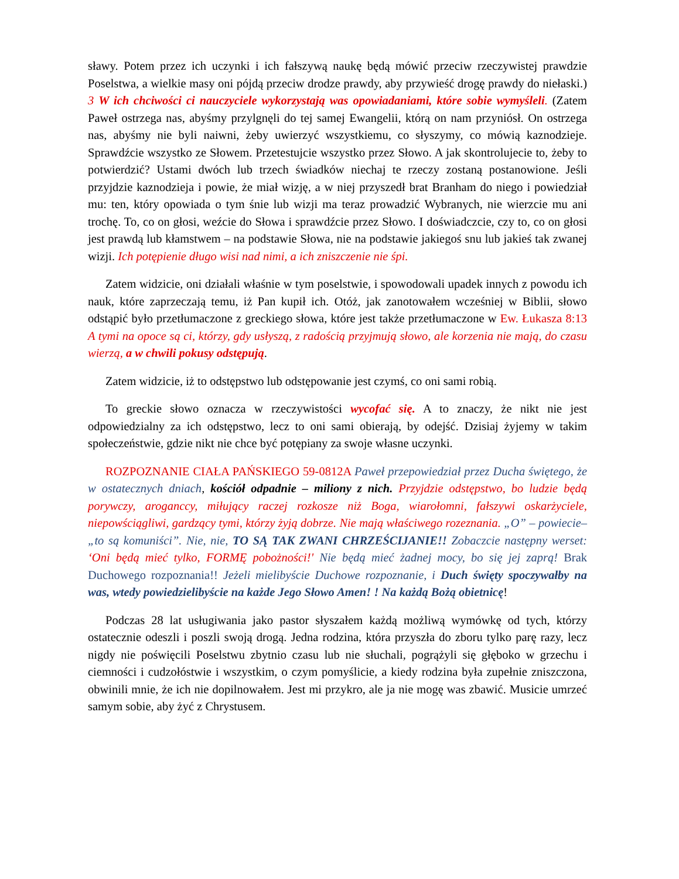sławy. Potem przez ich uczynki i ich fałszywą naukę będą mówić przeciw rzeczywistej prawdzie Poselstwa, a wielkie masy oni pójdą przeciw drodze prawdy, aby przywieść drogę prawdy do niełaski.) 3 W ich chciwości ci nauczyciele wykorzystają was opowiadaniami, które sobie wymyśleli. (Zatem Paweł ostrzega nas, abyśmy przylgnęli do tej samej Ewangelii, którą on nam przyniósł. On ostrzega nas, abyśmy nie byli naiwni, żeby uwierzyć wszystkiemu, co słyszymy, co mówią kaznodzieje. Sprawdźcie wszystko ze Słowem. Przetestujcie wszystko przez Słowo. A jak skontrolujecie to, żeby to potwierdzić? Ustami dwóch lub trzech świadków niechaj te rzeczy zostaną postanowione. Jeśli przyjdzie kaznodzieja i powie, że miał wizję, a w niej przyszedł brat Branham do niego i powiedział mu: ten, który opowiada o tym śnie lub wizji ma teraz prowadzić Wybranych, nie wierzcie mu ani trochę. To, co on głosi, weźcie do Słowa i sprawdźcie przez Słowo. I doświadczcie, czy to, co on głosi jest prawdą lub kłamstwem – na podstawie Słowa, nie na podstawie jakiegoś snu lub jakieś tak zwanej wizji. Ich potępienie długo wisi nad nimi, a ich zniszczenie nie śpi.
Zatem widzicie, oni działali właśnie w tym poselstwie, i spowodowali upadek innych z powodu ich nauk, które zaprzeczają temu, iż Pan kupił ich. Otóż, jak zanotowałem wcześniej w Biblii, słowo odstąpić było przetłumaczone z greckiego słowa, które jest także przetłumaczone w Ew. Łukasza 8:13 A tymi na opoce są ci, którzy, gdy usłyszą, z radością przyjmują słowo, ale korzenia nie mają, do czasu wierzą, a w chwili pokusy odstępują.
Zatem widzicie, iż to odstępstwo lub odstępowanie jest czymś, co oni sami robią.
To greckie słowo oznacza w rzeczywistości wycofać się. A to znaczy, że nikt nie jest odpowiedzialny za ich odstępstwo, lecz to oni sami obierają, by odejść. Dzisiaj żyjemy w takim społeczeństwie, gdzie nikt nie chce być potępiany za swoje własne uczynki.
ROZPOZNANIE CIAŁA PAŃSKIEGO 59-0812A Paweł przepowiedział przez Ducha świętego, że w ostatecznych dniach, kościół odpadnie – miliony z nich. Przyjdzie odstępstwo, bo ludzie będą porywczy, aroganccy, miłujący raczej rozkosze niż Boga, wiarołomni, fałszywi oskarżyciele, niepowściągliwi, gardzący tymi, którzy żyją dobrze. Nie mają właściwego rozeznania. „O” – powiecie– „to są komuniści”. Nie, nie, TO SĄ TAK ZWANI CHRZEŚCIJANIE!! Zobaczcie następny werset: ‘Oni będą mieć tylko, FORMĘ pobożności!' Nie będą mieć żadnej mocy, bo się jej zaprą! Brak Duchowego rozpoznania!! Jeżeli mielibyście Duchowe rozpoznanie, i Duch święty spoczywałby na was, wtedy powiedzielibyście na każde Jego Słowo Amen! ! Na każdą Bożą obietnicę!
Podczas 28 lat usługiwania jako pastor słyszałem każdą możliwą wymówkę od tych, którzy ostatecznie odeszli i poszli swoją drogą. Jedna rodzina, która przyszła do zboru tylko parę razy, lecz nigdy nie poświęcili Poselstwu zbytnio czasu lub nie słuchali, pogrążyli się głęboko w grzechu i ciemności i cudzołóstwie i wszystkim, o czym pomyślicie, a kiedy rodzina była zupełnie zniszczona, obwinili mnie, że ich nie dopilnowałem. Jest mi przykro, ale ja nie mogę was zbawić. Musicie umrzeć samym sobie, aby żyć z Chrystusem.